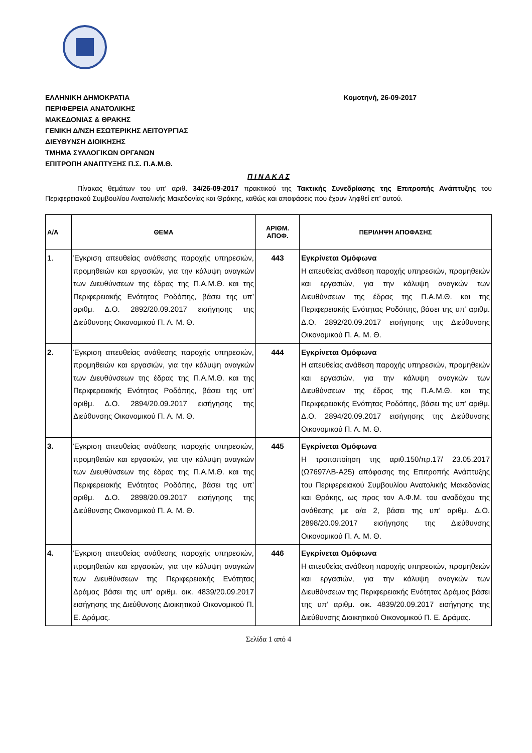ΕΛΛΗΝΙΚΗ ΔΗΜΟΚΡΑΤΙΑ
ΠΕΡΙΦΕΡΕΙΑ ΑΝΑΤΟΛΙΚΗΣ
ΜΑΚΕΔΟΝΙΑΣ & ΘΡΑΚΗΣ
ΓΕΝΙΚΗ Δ/ΝΣΗ ΕΣΩΤΕΡΙΚΗΣ ΛΕΙΤΟΥΡΓΙΑΣ
ΔΙΕΥΘΥΝΣΗ ΔΙΟΙΚΗΣΗΣ
ΤΜΗΜΑ ΣΥΛΛΟΓΙΚΩΝ ΟΡΓΑΝΩΝ
ΕΠΙΤΡΟΠΗ ΑΝΑΠΤΥΞΗΣ Π.Σ. Π.Α.Μ.Θ.
Κομοτηνή, 26-09-2017
Π Ι Ν Α Κ Α Σ
Πίνακας θεμάτων του υπ’ αριθ. 34/26-09-2017 πρακτικού της Τακτικής Συνεδρίασης της Επιτροπής Ανάπτυξης του Περιφερειακού Συμβουλίου Ανατολικής Μακεδονίας και Θράκης, καθώς και αποφάσεις που έχουν ληφθεί επ’ αυτού.
| Α/Α | ΘΕΜΑ | ΑΡΙΘΜ. ΑΠΟΦ. | ΠΕΡΙΛΗΨΗ ΑΠΟΦΑΣΗΣ |
| --- | --- | --- | --- |
| 1. | Έγκριση απευθείας ανάθεσης παροχής υπηρεσιών, προμηθειών και εργασιών, για την κάλυψη αναγκών των Διευθύνσεων της έδρας της Π.Α.Μ.Θ. και της Περιφερειακής Ενότητας Ροδόπης, βάσει της υπ’ αριθμ. Δ.Ο. 2892/20.09.2017 εισήγησης της Διεύθυνσης Οικονομικού Π. Α. Μ. Θ. | 443 | Εγκρίνεται Ομόφωνα Η απευθείας ανάθεση παροχής υπηρεσιών, προμηθειών και εργασιών, για την κάλυψη αναγκών των Διευθύνσεων της έδρας της Π.Α.Μ.Θ. και της Περιφερειακής Ενότητας Ροδόπης, βάσει της υπ’ αριθμ. Δ.Ο. 2892/20.09.2017 εισήγησης της Διεύθυνσης Οικονομικού Π. Α. Μ. Θ. |
| 2. | Έγκριση απευθείας ανάθεσης παροχής υπηρεσιών, προμηθειών και εργασιών, για την κάλυψη αναγκών των Διευθύνσεων της έδρας της Π.Α.Μ.Θ. και της Περιφερειακής Ενότητας Ροδόπης, βάσει της υπ’ αριθμ. Δ.Ο. 2894/20.09.2017 εισήγησης της Διεύθυνσης Οικονομικού Π. Α. Μ. Θ. | 444 | Εγκρίνεται Ομόφωνα Η απευθείας ανάθεση παροχής υπηρεσιών, προμηθειών και εργασιών, για την κάλυψη αναγκών των Διευθύνσεων της έδρας της Π.Α.Μ.Θ. και της Περιφερειακής Ενότητας Ροδόπης, βάσει της υπ’ αριθμ. Δ.Ο. 2894/20.09.2017 εισήγησης της Διεύθυνσης Οικονομικού Π. Α. Μ. Θ. |
| 3. | Έγκριση απευθείας ανάθεσης παροχής υπηρεσιών, προμηθειών και εργασιών, για την κάλυψη αναγκών των Διευθύνσεων της έδρας της Π.Α.Μ.Θ. και της Περιφερειακής Ενότητας Ροδόπης, βάσει της υπ’ αριθμ. Δ.Ο. 2898/20.09.2017 εισήγησης της Διεύθυνσης Οικονομικού Π. Α. Μ. Θ. | 445 | Εγκρίνεται Ομόφωνα Η τροποποίηση της αριθ.150/πρ.17/ 23.05.2017 (Ω7697ΛΒ-Α25) απόφασης της Επιτροπής Ανάπτυξης του Περιφερειακού Συμβουλίου Ανατολικής Μακεδονίας και Θράκης, ως προς τον Α.Φ.Μ. του αναδόχου της ανάθεσης με α/α 2, βάσει της υπ’ αριθμ. Δ.Ο. 2898/20.09.2017 εισήγησης της Διεύθυνσης Οικονομικού Π. Α. Μ. Θ. |
| 4. | Έγκριση απευθείας ανάθεσης παροχής υπηρεσιών, προμηθειών και εργασιών, για την κάλυψη αναγκών των Διευθύνσεων της Περιφερειακής Ενότητας Δράμας βάσει της υπ’ αριθμ. οικ. 4839/20.09.2017 εισήγησης της Διεύθυνσης Διοικητικού Οικονομικού Π. Ε. Δράμας. | 446 | Εγκρίνεται Ομόφωνα Η απευθείας ανάθεση παροχής υπηρεσιών, προμηθειών και εργασιών, για την κάλυψη αναγκών των Διευθύνσεων της Περιφερειακής Ενότητας Δράμας βάσει της υπ’ αριθμ. οικ. 4839/20.09.2017 εισήγησης της Διεύθυνσης Διοικητικού Οικονομικού Π. Ε. Δράμας. |
Σελίδα 1 από 4